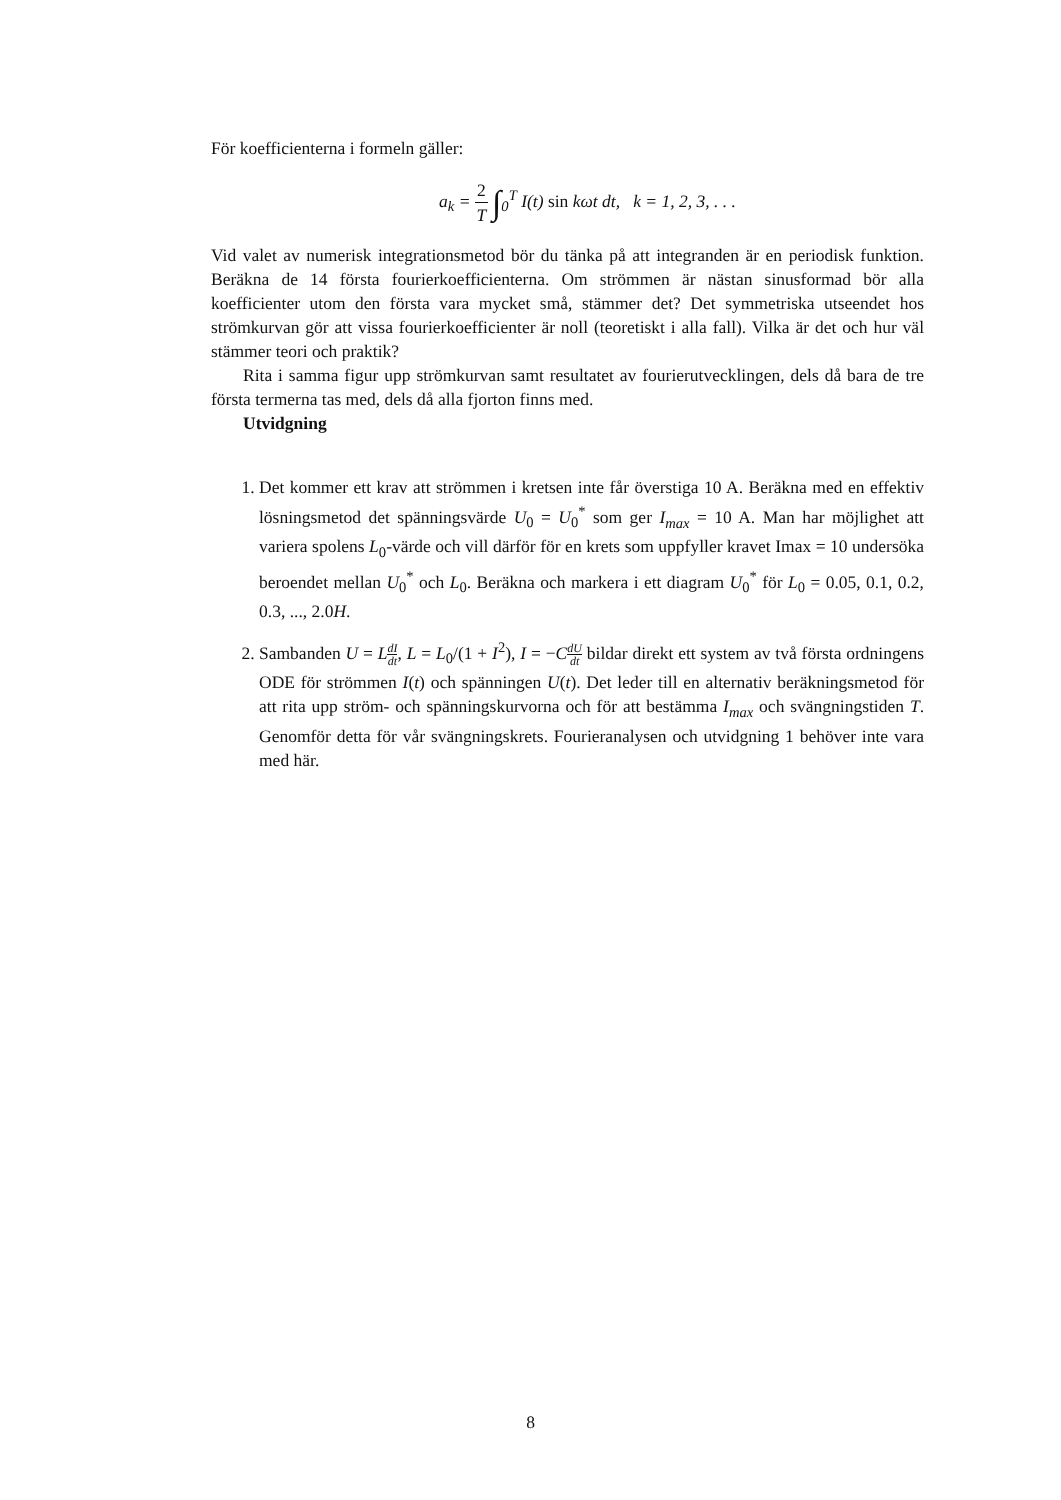För koefficienterna i formeln gäller:
a<sub>k</sub> = 2 T ∫<sub>0</sub><sup>T</sup> I(t) sin kωt dt, k = 1, 2, 3, . . .
Vid valet av numerisk integrationsmetod bör du tänka på att integranden är en periodisk funktion. Beräkna de 14 första fourierkoefficienterna. Om strömmen är nästan sinusformad bör alla koefficienter utom den första vara mycket små, stämmer det? Det symmetriska utseendet hos strömkurvan gör att vissa fourierkoefficienter är noll (teoretiskt i alla fall). Vilka är det och hur väl stämmer teori och praktik?
Rita i samma figur upp strömkurvan samt resultatet av fourierutvecklingen, dels då bara de tre första termerna tas med, dels då alla fjorton finns med.
Utvidgning
1. Det kommer ett krav att strömmen i kretsen inte får överstiga 10 A. Beräkna med en effektiv lösningsmetod det spänningsvärde U<sub>0</sub> = U<sub>0</sub><sup>*</sup> som ger I<sub>max</sub> = 10 A. Man har möjlighet att variera spolens L<sub>0</sub>-värde och vill därför för en krets som uppfyller kravet Imax = 10 undersöka beroendet mellan U<sub>0</sub><sup>*</sup> och L<sub>0</sub>. Beräkna och markera i ett diagram U<sub>0</sub><sup>*</sup> för L<sub>0</sub> = 0.05, 0.1, 0.2, 0.3, ..., 2.0H.
2. Sambanden U = LdI dt, L = L<sub>0</sub>/(1 + I<sup>2</sup>), I = −CdU dt bildar direkt ett system av två första ordningens ODE för strömmen I(t) och spänningen U(t). Det leder till en alternativ beräkningsmetod för att rita upp ström- och spänningskurvorna och för att bestämma I<sub>max</sub> och svängningstiden T. Genomför detta för vår svängningskrets. Fourieranalysen och utvidgning 1 behöver inte vara med här.
8